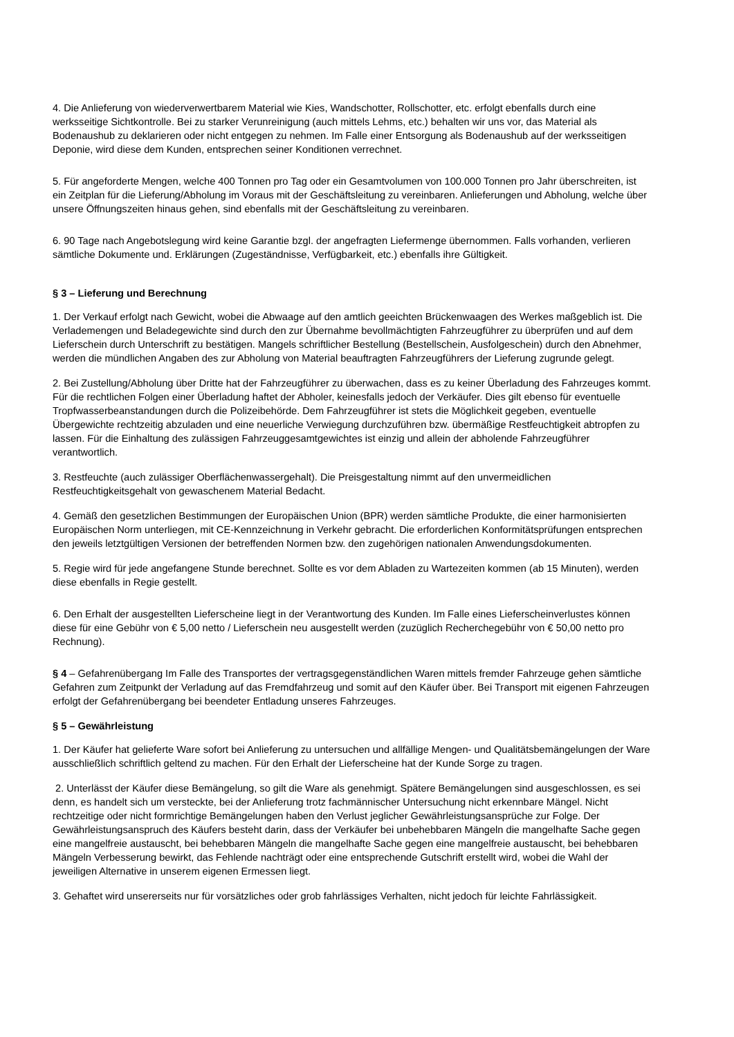4. Die Anlieferung von wiederverwertbarem Material wie Kies, Wandschotter, Rollschotter, etc. erfolgt ebenfalls durch eine werksseitige Sichtkontrolle. Bei zu starker Verunreinigung (auch mittels Lehms, etc.) behalten wir uns vor, das Material als Bodenaushub zu deklarieren oder nicht entgegen zu nehmen. Im Falle einer Entsorgung als Bodenaushub auf der werksseitigen Deponie, wird diese dem Kunden, entsprechen seiner Konditionen verrechnet.
5. Für angeforderte Mengen, welche 400 Tonnen pro Tag oder ein Gesamtvolumen von 100.000 Tonnen pro Jahr überschreiten, ist ein Zeitplan für die Lieferung/Abholung im Voraus mit der Geschäftsleitung zu vereinbaren. Anlieferungen und Abholung, welche über unsere Öffnungszeiten hinaus gehen, sind ebenfalls mit der Geschäftsleitung zu vereinbaren.
6. 90 Tage nach Angebotslegung wird keine Garantie bzgl. der angefragten Liefermenge übernommen. Falls vorhanden, verlieren sämtliche Dokumente und. Erklärungen (Zugeständnisse, Verfügbarkeit, etc.) ebenfalls ihre Gültigkeit.
§ 3 – Lieferung und Berechnung
1. Der Verkauf erfolgt nach Gewicht, wobei die Abwaage auf den amtlich geeichten Brückenwaagen des Werkes maßgeblich ist. Die Verlademengen und Beladegewichte sind durch den zur Übernahme bevollmächtigten Fahrzeugführer zu überprüfen und auf dem Lieferschein durch Unterschrift zu bestätigen. Mangels schriftlicher Bestellung (Bestellschein, Ausfolgeschein) durch den Abnehmer, werden die mündlichen Angaben des zur Abholung von Material beauftragten Fahrzeugführers der Lieferung zugrunde gelegt.
2. Bei Zustellung/Abholung über Dritte hat der Fahrzeugführer zu überwachen, dass es zu keiner Überladung des Fahrzeuges kommt. Für die rechtlichen Folgen einer Überladung haftet der Abholer, keinesfalls jedoch der Verkäufer. Dies gilt ebenso für eventuelle Tropfwasserbeanstandungen durch die Polizeibehörde. Dem Fahrzeugführer ist stets die Möglichkeit gegeben, eventuelle Übergewichte rechtzeitig abzuladen und eine neuerliche Verwiegung durchzuführen bzw. übermäßige Restfeuchtigkeit abtropfen zu lassen. Für die Einhaltung des zulässigen Fahrzeuggesamtgewichtes ist einzig und allein der abholende Fahrzeugführer verantwortlich.
3. Restfeuchte (auch zulässiger Oberflächenwassergehalt). Die Preisgestaltung nimmt auf den unvermeidlichen Restfeuchtigkeitsgehalt von gewaschenem Material Bedacht.
4. Gemäß den gesetzlichen Bestimmungen der Europäischen Union (BPR) werden sämtliche Produkte, die einer harmonisierten Europäischen Norm unterliegen, mit CE-Kennzeichnung in Verkehr gebracht. Die erforderlichen Konformitätsprüfungen entsprechen den jeweils letztgültigen Versionen der betreffenden Normen bzw. den zugehörigen nationalen Anwendungsdokumenten.
5. Regie wird für jede angefangene Stunde berechnet. Sollte es vor dem Abladen zu Wartezeiten kommen (ab 15 Minuten), werden diese ebenfalls in Regie gestellt.
6. Den Erhalt der ausgestellten Lieferscheine liegt in der Verantwortung des Kunden. Im Falle eines Lieferscheinverlustes können diese für eine Gebühr von € 5,00 netto / Lieferschein neu ausgestellt werden (zuzüglich Recherchegebühr von € 50,00 netto pro Rechnung).
§ 4 – Gefahrenübergang Im Falle des Transportes der vertragsgegenständlichen Waren mittels fremder Fahrzeuge gehen sämtliche Gefahren zum Zeitpunkt der Verladung auf das Fremdfahrzeug und somit auf den Käufer über. Bei Transport mit eigenen Fahrzeugen erfolgt der Gefahrenübergang bei beendeter Entladung unseres Fahrzeuges.
§ 5 – Gewährleistung
1. Der Käufer hat gelieferte Ware sofort bei Anlieferung zu untersuchen und allfällige Mengen- und Qualitätsbemängelungen der Ware ausschließlich schriftlich geltend zu machen. Für den Erhalt der Lieferscheine hat der Kunde Sorge zu tragen.
2. Unterlässt der Käufer diese Bemängelung, so gilt die Ware als genehmigt. Spätere Bemängelungen sind ausgeschlossen, es sei denn, es handelt sich um versteckte, bei der Anlieferung trotz fachmännischer Untersuchung nicht erkennbare Mängel. Nicht rechtzeitige oder nicht formrichtige Bemängelungen haben den Verlust jeglicher Gewährleistungsansprüche zur Folge. Der Gewährleistungsanspruch des Käufers besteht darin, dass der Verkäufer bei unbehebbaren Mängeln die mangelhafte Sache gegen eine mangelfreie austauscht, bei behebbaren Mängeln die mangelhafte Sache gegen eine mangelfreie austauscht, bei behebbaren Mängeln Verbesserung bewirkt, das Fehlende nachträgt oder eine entsprechende Gutschrift erstellt wird, wobei die Wahl der jeweiligen Alternative in unserem eigenen Ermessen liegt.
3. Gehaftet wird unsererseits nur für vorsätzliches oder grob fahrlässiges Verhalten, nicht jedoch für leichte Fahrlässigkeit.